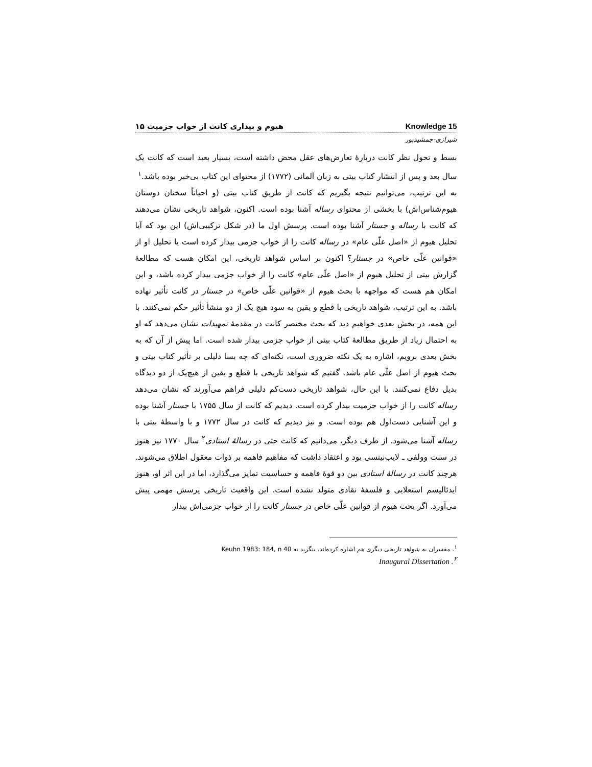هیوم و بیداری کانت از خواب جزمیت ۱۵ Knowledge 15
شیرازی-جمشیدپور
بسط و تحول نظر کانت دربارۀ تعارض‌های عقل محض داشته است، بسیار بعید است که کانت یک سال بعد و پس از انتشار کتاب بیتی به زبان آلمانی (۱۷۷۲) از محتوای این کتاب بی‌خبر بوده باشد.<sup>۱</sup>
به این ترتیب، می‌توانیم نتیجه بگیریم که کانت از طریق کتاب بیتی (و احیاناً سخنان دوستان هیوم‌شناس‌اش) با بخشی از محتوای رساله آشنا بوده است. اکنون، شواهد تاریخی نشان می‌دهند که کانت با رساله و جستار آشنا بوده است. پرسش اول ما (در شکل ترکیبی‌اش) این بود که آیا تحلیل هیوم از «اصل علّی عام» در رساله کانت را از خواب جزمی بیدار کرده است یا تحلیل او از «قوانین علّی خاص» در جستار؟ اکنون بر اساس شواهد تاریخی، این امکان هست که مطالعۀ گزارش بیتی از تحلیل هیوم از «اصل علّی عام» کانت را از خواب جزمی بیدار کرده باشد، و این امکان هم هست که مواجهه با بحث هیوم از «قوانین علّی خاص» در جستار در کانت تأثیر نهاده باشد. به این ترتیب، شواهد تاریخی با قطع و یقین به سود هیچ یک از دو منشأ تأثیر حکم نمی‌کنند. با این همه، در بخش بعدی خواهیم دید که بحث مختصر کانت در مقدمۀ تمهیدات نشان می‌دهد که او به احتمال زیاد از طریق مطالعۀ کتاب بیتی از خواب جزمی بیدار شده است. اما پیش از آن که به بخش بعدی برویم، اشاره به یک نکته ضروری است، نکته‌ای که چه بسا دلیلی بر تأثیر کتاب بیتی و بحث هیوم از اصل علّی عام باشد. گفتیم که شواهد تاریخی با قطع و یقین از هیچ‌یک از دو دیدگاه بدیل دفاع نمی‌کنند. با این حال، شواهد تاریخی دست‌کم دلیلی فراهم می‌آورند که نشان می‌دهد رساله کانت را از خواب جزمیت بیدار کرده است. دیدیم که کانت از سال ۱۷۵۵ با جستار آشنا بوده و این آشنایی دست‌اول هم بوده است. و نیز دیدیم که کانت در سال ۱۷۷۲ و با واسطۀ بیتی با رساله آشنا می‌شود. از طرف دیگر، می‌دانیم که کانت حتی در رسالۀ استادی<sup>۲</sup> سال ۱۷۷۰ نیز هنوز در سنت وولفی ـ لایب‌نیتسی بود و اعتقاد داشت که مفاهیم فاهمه بر ذوات معقول اطلاق می‌شوند. هرچند کانت در رسالۀ استادی بین دو قوۀ فاهمه و حساسیت تمایز می‌گذارد، اما در این اثر او، هنوز ایدئالیسم استعلایی و فلسفۀ نقادی متولد نشده است. این واقعیت تاریخی پرسش مهمی پیش می‌آورد. اگر بحث هیوم از قوانین علّی خاص در جستار کانت را از خواب جزمی‌اش بیدار
<sup>۱</sup>. مفسران به شواهد تاریخی دیگری هم اشاره کرده‌اند. بنگرید به Keuhn 1983: 184, n 40
Inaugural Dissertation .<sup>۲</sup>